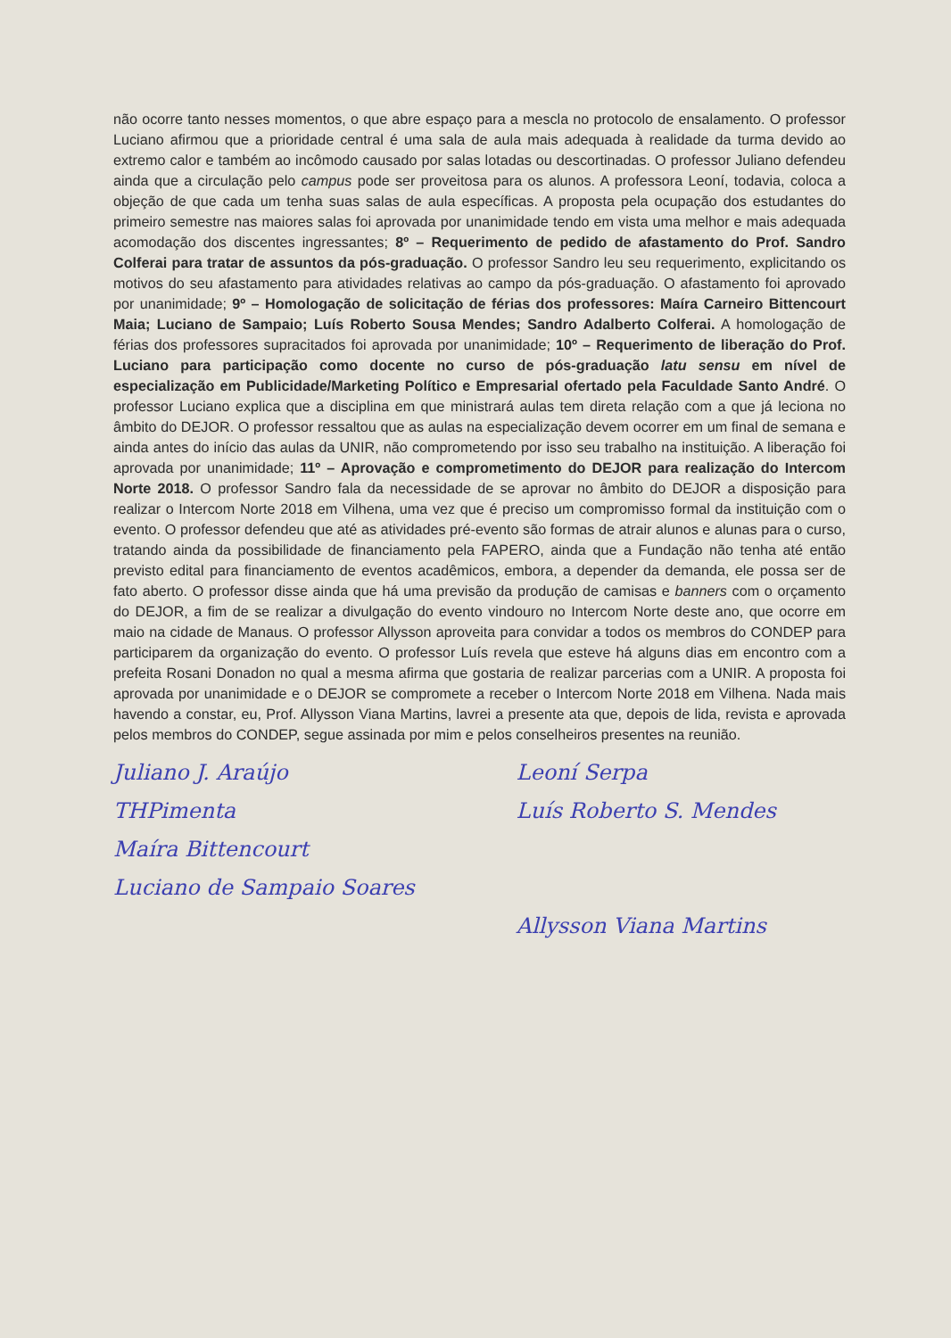não ocorre tanto nesses momentos, o que abre espaço para a mescla no protocolo de ensalamento. O professor Luciano afirmou que a prioridade central é uma sala de aula mais adequada à realidade da turma devido ao extremo calor e também ao incômodo causado por salas lotadas ou descortinadas. O professor Juliano defendeu ainda que a circulação pelo campus pode ser proveitosa para os alunos. A professora Leoní, todavia, coloca a objeção de que cada um tenha suas salas de aula específicas. A proposta pela ocupação dos estudantes do primeiro semestre nas maiores salas foi aprovada por unanimidade tendo em vista uma melhor e mais adequada acomodação dos discentes ingressantes; 8º – Requerimento de pedido de afastamento do Prof. Sandro Colferai para tratar de assuntos da pós-graduação. O professor Sandro leu seu requerimento, explicitando os motivos do seu afastamento para atividades relativas ao campo da pós-graduação. O afastamento foi aprovado por unanimidade; 9º – Homologação de solicitação de férias dos professores: Maíra Carneiro Bittencourt Maia; Luciano de Sampaio; Luís Roberto Sousa Mendes; Sandro Adalberto Colferai. A homologação de férias dos professores supracitados foi aprovada por unanimidade; 10º – Requerimento de liberação do Prof. Luciano para participação como docente no curso de pós-graduação latu sensu em nível de especialização em Publicidade/Marketing Político e Empresarial ofertado pela Faculdade Santo André. O professor Luciano explica que a disciplina em que ministrará aulas tem direta relação com a que já leciona no âmbito do DEJOR. O professor ressaltou que as aulas na especialização devem ocorrer em um final de semana e ainda antes do início das aulas da UNIR, não comprometendo por isso seu trabalho na instituição. A liberação foi aprovada por unanimidade; 11º – Aprovação e comprometimento do DEJOR para realização do Intercom Norte 2018. O professor Sandro fala da necessidade de se aprovar no âmbito do DEJOR a disposição para realizar o Intercom Norte 2018 em Vilhena, uma vez que é preciso um compromisso formal da instituição com o evento. O professor defendeu que até as atividades pré-evento são formas de atrair alunos e alunas para o curso, tratando ainda da possibilidade de financiamento pela FAPERO, ainda que a Fundação não tenha até então previsto edital para financiamento de eventos acadêmicos, embora, a depender da demanda, ele possa ser de fato aberto. O professor disse ainda que há uma previsão da produção de camisas e banners com o orçamento do DEJOR, a fim de se realizar a divulgação do evento vindouro no Intercom Norte deste ano, que ocorre em maio na cidade de Manaus. O professor Allysson aproveita para convidar a todos os membros do CONDEP para participarem da organização do evento. O professor Luís revela que esteve há alguns dias em encontro com a prefeita Rosani Donadon no qual a mesma afirma que gostaria de realizar parcerias com a UNIR. A proposta foi aprovada por unanimidade e o DEJOR se compromete a receber o Intercom Norte 2018 em Vilhena. Nada mais havendo a constar, eu, Prof. Allysson Viana Martins, lavrei a presente ata que, depois de lida, revista e aprovada pelos membros do CONDEP, segue assinada por mim e pelos conselheiros presentes na reunião.
Juliano J. Araújo
Leoní Serpa
THPimenta
Luís Roberto S. Mendes
Maíra Bittencourt
Luciano de Sampaio Soares
Allysson Viana Martins